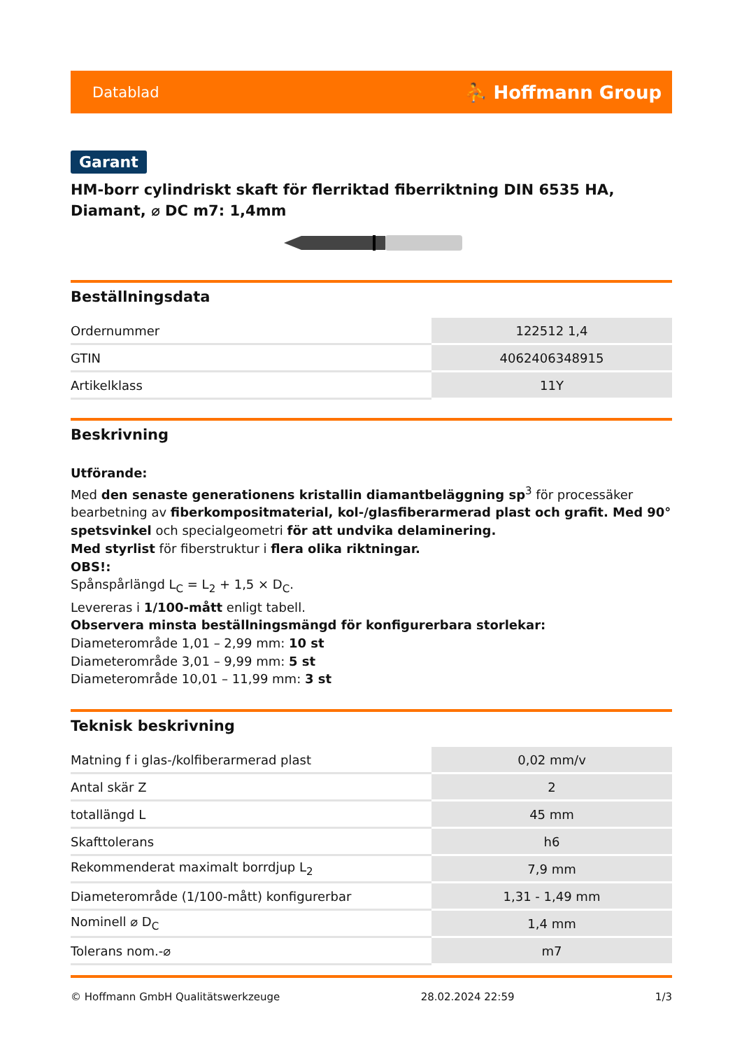Datablad ⛹ Hoffmann Group
Garant
HM-borr cylindriskt skaft för flerriktad fiberriktning DIN 6535 HA, Diamant, ⌀ DC m7: 1,4mm
Beställningsdata
| Ordernummer | 122512 1,4 |
| GTIN | 4062406348915 |
| Artikelklass | 11Y |
Beskrivning
Utförande:
Med den senaste generationens kristallin diamantbeläggning sp<sup>3</sup> för processäker bearbetning av fiberkompositmaterial, kol-/glasfiberarmerad plast och grafit. Med 90° spetsvinkel och specialgeometri för att undvika delaminering.
Med styrlist för fiberstruktur i flera olika riktningar.
OBS!:
Spånspårlängd L<sub>C</sub> = L<sub>2</sub> + 1,5 × D<sub>C</sub>.
Levereras i 1/100-mått enligt tabell.
Observera minsta beställningsmängd för konfigurerbara storlekar:
Diameterområde 1,01 – 2,99 mm: 10 st
Diameterområde 3,01 – 9,99 mm: 5 st
Diameterområde 10,01 – 11,99 mm: 3 st
Teknisk beskrivning
| Matning f i glas-/kolfiberarmerad plast | 0,02 mm/v |
| Antal skär Z | 2 |
| totallängd L | 45 mm |
| Skafttolerans | h6 |
| Rekommenderat maximalt borrdjup L<sub>2</sub> | 7,9 mm |
| Diameterområde (1/100-mått) konfigurerbar | 1,31 - 1,49 mm |
| Nominell ⌀ D<sub>C</sub> | 1,4 mm |
| Tolerans nom.-⌀ | m7 |
© Hoffmann GmbH Qualitätswerkzeuge 28.02.2024 22:59 1/3